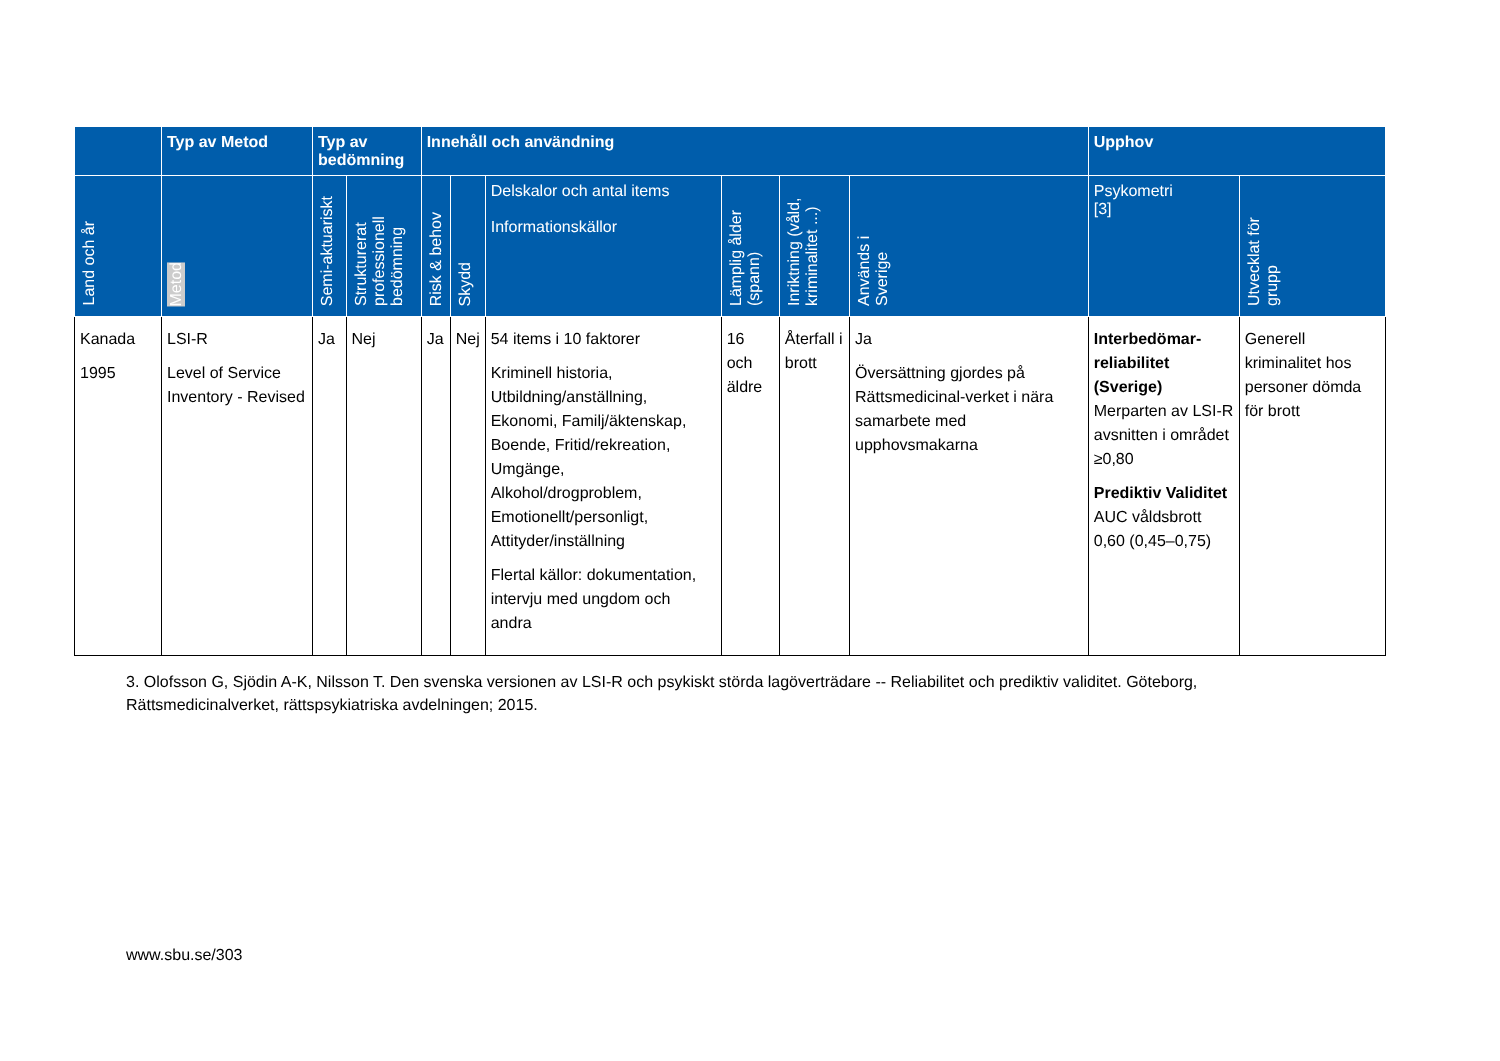| | Typ av Metod | Typ av bedömning | | Innehåll och användning | | | | | | Upphov | |
| --- | --- | --- | --- | --- | --- | --- | --- | --- | --- | --- | --- |
| Land och år | Metod | Semi-aktuariskt | Strukturerat professionell bedömning | Risk & behov | Skydd | Delskalor och antal items Informationskällor | Lämplig ålder (spann) | Inriktning (våld, kriminalitet ...) | Används i Sverige | Psykometri [3] | Utvecklat för grupp |
| Kanada 1995 | LSI-R Level of Service Inventory - Revised | Ja | Nej | Ja | Nej | 54 items i 10 faktorer Kriminell historia, Utbildning/anställning, Ekonomi, Familj/äktenskap, Boende, Fritid/rekreation, Umgänge, Alkohol/drogproblem, Emotionellt/personligt, Attityder/inställning Flertal källor: dokumentation, intervju med ungdom och andra | 16 och äldre | Återfall i brott | Ja Översättning gjordes på Rättsmedicinal-verket i nära samarbete med upphovsmakarna | Interbedömar-reliabilitet (Sverige) Merparten av LSI-R avsnitten i området ≥0,80 Prediktiv Validitet AUC våldsbrott 0,60 (0,45–0,75) | Generell kriminalitet hos personer dömda för brott |
3. Olofsson G, Sjödin A-K, Nilsson T. Den svenska versionen av LSI-R och psykiskt störda lagöverträdare -- Reliabilitet och prediktiv validitet. Göteborg, Rättsmedicinalverket, rättspsykiatriska avdelningen; 2015.
www.sbu.se/303